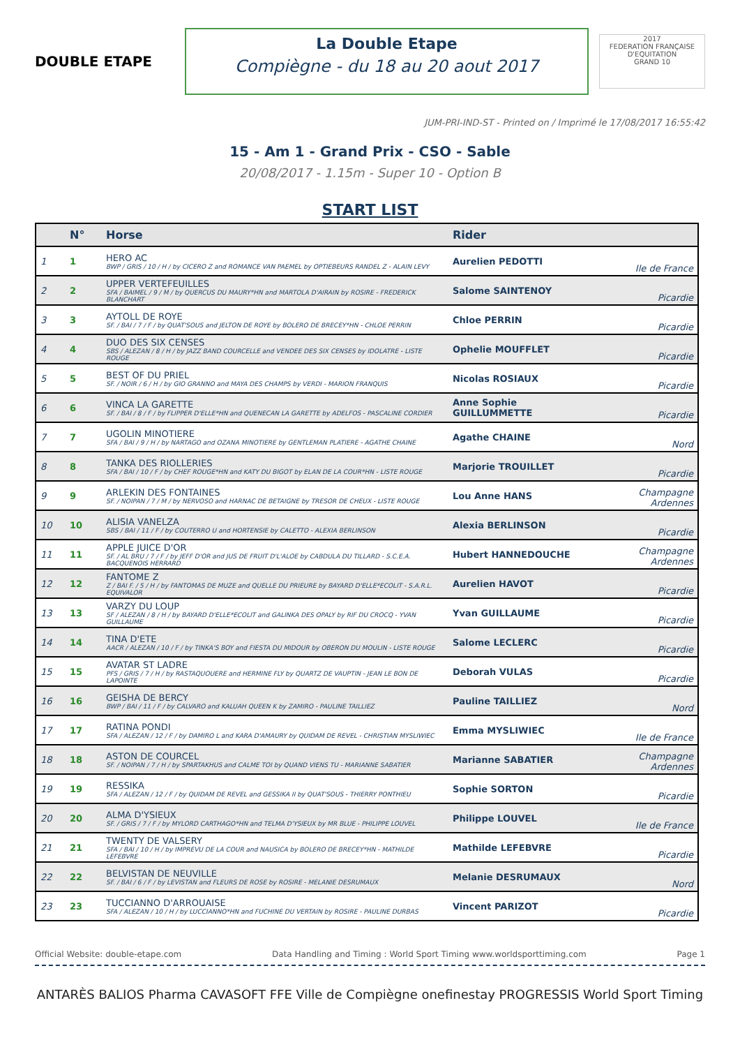DOUBLE ETAPE
La Double Etape
Compiègne - du 18 au 20 aout 2017
2017
FEDERATION FRANÇAISE D'EQUITATION
GRAND 10
JUM-PRI-IND-ST - Printed on / Imprimé le 17/08/2017 16:55:42
15 - Am 1 - Grand Prix - CSO - Sable
20/08/2017 - 1.15m - Super 10 - Option B
START LIST
| | N° | Horse | Rider | |
| --- | --- | --- | --- | --- |
| 1 | 1 | HERO AC BWP / GRIS / 10 / H / by CICERO Z and ROMANCE VAN PAEMEL by OPTIEBEURS RANDEL Z - ALAIN LEVY | Aurelien PEDOTTI | Ile de France |
| 2 | 2 | UPPER VERTEFEUILLES SFA / BAIMEL / 9 / M / by QUERCUS DU MAURY*HN and MARTOLA D'AIRAIN by ROSIRE - FREDERICK BLANCHART | Salome SAINTENOY | Picardie |
| 3 | 3 | AYTOLL DE ROYE SF. / BAI / 7 / F / by QUAT'SOUS and JELTON DE ROYE by BOLERO DE BRECEY*HN - CHLOE PERRIN | Chloe PERRIN | Picardie |
| 4 | 4 | DUO DES SIX CENSES SBS / ALEZAN / 8 / H / by JAZZ BAND COURCELLE and VENDEE DES SIX CENSES by IDOLATRE - LISTE ROUGE | Ophelie MOUFFLET | Picardie |
| 5 | 5 | BEST OF DU PRIEL SF. / NOIR / 6 / H / by GIO GRANNO and MAYA DES CHAMPS by VERDI - MARION FRANQUIS | Nicolas ROSIAUX | Picardie |
| 6 | 6 | VINCA LA GARETTE SF. / BAI / 8 / F / by FLIPPER D'ELLE*HN and QUENECAN LA GARETTE by ADELFOS - PASCALINE CORDIER | Anne Sophie GUILLUMMETTE | Picardie |
| 7 | 7 | UGOLIN MINOTIERE SFA / BAI / 9 / H / by NARTAGO and OZANA MINOTIERE by GENTLEMAN PLATIERE - AGATHE CHAINE | Agathe CHAINE | Nord |
| 8 | 8 | TANKA DES RIOLLERIES SFA / BAI / 10 / F / by CHEF ROUGE*HN and KATY DU BIGOT by ELAN DE LA COUR*HN - LISTE ROUGE | Marjorie TROUILLET | Picardie |
| 9 | 9 | ARLEKIN DES FONTAINES SF. / NOIPAN / 7 / M / by NERVOSO and HARNAC DE BETAIGNE by TRESOR DE CHEUX - LISTE ROUGE | Lou Anne HANS | Champagne Ardennes |
| 10 | 10 | ALISIA VANELZA SBS / BAI / 11 / F / by COUTERRO U and HORTENSIE by CALETTO - ALEXIA BERLINSON | Alexia BERLINSON | Picardie |
| 11 | 11 | APPLE JUICE D'OR SF. / AL BRU / 7 / F / by JEFF D'OR and JUS DE FRUIT D'L'ALOE by CABDULA DU TILLARD - S.C.E.A. BACQUENOIS HERRARD | Hubert HANNEDOUCHE | Champagne Ardennes |
| 12 | 12 | FANTOME Z Z / BAI F. / 5 / H / by FANTOMAS DE MUZE and QUELLE DU PRIEURE by BAYARD D'ELLE*ECOLIT - S.A.R.L. EQUIVALOR | Aurelien HAVOT | Picardie |
| 13 | 13 | VARZY DU LOUP SF / ALEZAN / 8 / H / by BAYARD D'ELLE*ECOLIT and GALINKA DES OPALY by RIF DU CROCQ - YVAN GUILLAUME | Yvan GUILLAUME | Picardie |
| 14 | 14 | TINA D'ETE AACR / ALEZAN / 10 / F / by TINKA'S BOY and FIESTA DU MIDOUR by OBERON DU MOULIN - LISTE ROUGE | Salome LECLERC | Picardie |
| 15 | 15 | AVATAR ST LADRE PFS / GRIS / 7 / H / by RASTAQUOUERE and HERMINE FLY by QUARTZ DE VAUPTIN - JEAN LE BON DE LAPOINTE | Deborah VULAS | Picardie |
| 16 | 16 | GEISHA DE BERCY BWP / BAI / 11 / F / by CALVARO and KALUAH QUEEN K by ZAMIRO - PAULINE TAILLIEZ | Pauline TAILLIEZ | Nord |
| 17 | 17 | RATINA PONDI SFA / ALEZAN / 12 / F / by DAMIRO L and KARA D'AMAURY by QUIDAM DE REVEL - CHRISTIAN MYSLIWIEC | Emma MYSLIWIEC | Ile de France |
| 18 | 18 | ASTON DE COURCEL SF. / NOIPAN / 7 / H / by SPARTAKHUS and CALME TOI by QUAND VIENS TU - MARIANNE SABATIER | Marianne SABATIER | Champagne Ardennes |
| 19 | 19 | RESSIKA SFA / ALEZAN / 12 / F / by QUIDAM DE REVEL and GESSIKA II by QUAT'SOUS - THIERRY PONTHIEU | Sophie SORTON | Picardie |
| 20 | 20 | ALMA D'YSIEUX SF. / GRIS / 7 / F / by MYLORD CARTHAGO*HN and TELMA D'YSIEUX by MR BLUE - PHILIPPE LOUVEL | Philippe LOUVEL | Ile de France |
| 21 | 21 | TWENTY DE VALSERY SFA / BAI / 10 / H / by IMPREVU DE LA COUR and NAUSICA by BOLERO DE BRECEY*HN - MATHILDE LEFEBVRE | Mathilde LEFEBVRE | Picardie |
| 22 | 22 | BELVISTAN DE NEUVILLE SF. / BAI / 6 / F / by LEVISTAN and FLEURS DE ROSE by ROSIRE - MELANIE DESRUMAUX | Melanie DESRUMAUX | Nord |
| 23 | 23 | TUCCIANNO D'ARROUAISE SFA / ALEZAN / 10 / H / by LUCCIANNO*HN and FUCHINE DU VERTAIN by ROSIRE - PAULINE DURBAS | Vincent PARIZOT | Picardie |
Official Website: double-etape.com Data Handling and Timing : World Sport Timing www.worldsporttiming.com Page 1
ANTARÈS BALIOS Pharma CAVASOFT FFE Ville de Compiègne onefinestay PROGRESSIS World Sport Timing